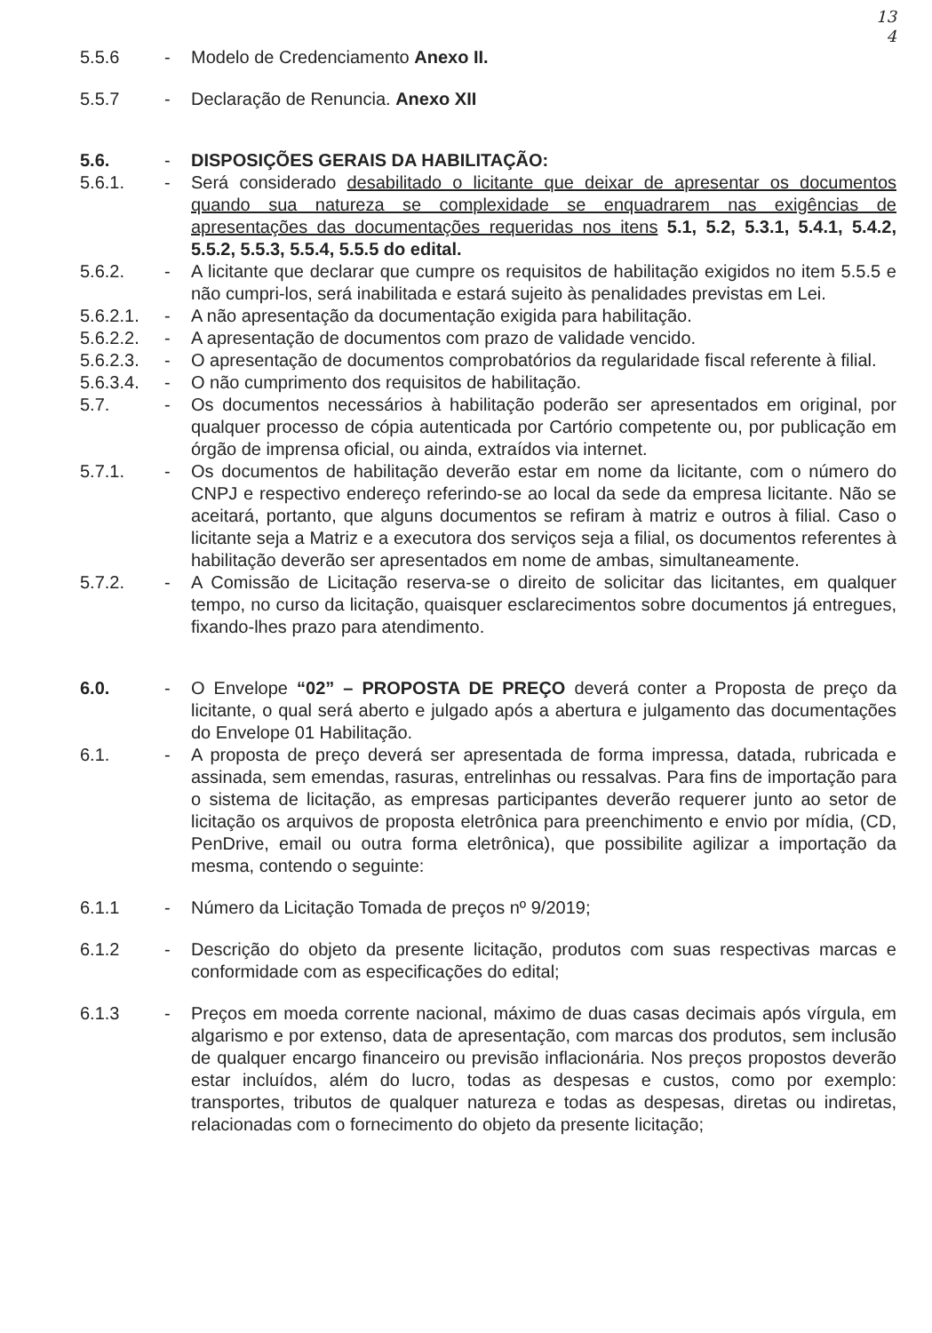13
4
5.5.6 - Modelo de Credenciamento Anexo II.
5.5.7 - Declaração de Renuncia. Anexo XII
5.6. - DISPOSIÇÕES GERAIS DA HABILITAÇÃO:
5.6.1. - Será considerado desabilitado o licitante que deixar de apresentar os documentos quando sua natureza se complexidade se enquadrarem nas exigências de apresentações das documentações requeridas nos itens 5.1, 5.2, 5.3.1, 5.4.1, 5.4.2, 5.5.2, 5.5.3, 5.5.4, 5.5.5 do edital.
5.6.2. - A licitante que declarar que cumpre os requisitos de habilitação exigidos no item 5.5.5 e não cumpri-los, será inabilitada e estará sujeito às penalidades previstas em Lei.
5.6.2.1.
- A não apresentação da documentação exigida para habilitação.
5.6.2.2.
- A apresentação de documentos com prazo de validade vencido.
5.6.2.3.
- O apresentação de documentos comprobatórios da regularidade fiscal referente à filial.
5.6.3.4.
- O não cumprimento dos requisitos de habilitação.
5.7. - Os documentos necessários à habilitação poderão ser apresentados em original, por qualquer processo de cópia autenticada por Cartório competente ou, por publicação em órgão de imprensa oficial, ou ainda, extraídos via internet.
5.7.1. - Os documentos de habilitação deverão estar em nome da licitante, com o número do CNPJ e respectivo endereço referindo-se ao local da sede da empresa licitante. Não se aceitará, portanto, que alguns documentos se refiram à matriz e outros à filial. Caso o licitante seja a Matriz e a executora dos serviços seja a filial, os documentos referentes à habilitação deverão ser apresentados em nome de ambas, simultaneamente.
5.7.2. - A Comissão de Licitação reserva-se o direito de solicitar das licitantes, em qualquer tempo, no curso da licitação, quaisquer esclarecimentos sobre documentos já entregues, fixando-lhes prazo para atendimento.
6.0. - O Envelope “02” – PROPOSTA DE PREÇO deverá conter a Proposta de preço da licitante, o qual será aberto e julgado após a abertura e julgamento das documentações do Envelope 01 Habilitação.
6.1. - A proposta de preço deverá ser apresentada de forma impressa, datada, rubricada e assinada, sem emendas, rasuras, entrelinhas ou ressalvas. Para fins de importação para o sistema de licitação, as empresas participantes deverão requerer junto ao setor de licitação os arquivos de proposta eletrônica para preenchimento e envio por mídia, (CD, PenDrive, email ou outra forma eletrônica), que possibilite agilizar a importação da mesma, contendo o seguinte:
6.1.1 - Número da Licitação Tomada de preços nº 9/2019;
6.1.2 - Descrição do objeto da presente licitação, produtos com suas respectivas marcas e conformidade com as especificações do edital;
6.1.3 - Preços em moeda corrente nacional, máximo de duas casas decimais após vírgula, em algarismo e por extenso, data de apresentação, com marcas dos produtos, sem inclusão de qualquer encargo financeiro ou previsão inflacionária. Nos preços propostos deverão estar incluídos, além do lucro, todas as despesas e custos, como por exemplo: transportes, tributos de qualquer natureza e todas as despesas, diretas ou indiretas, relacionadas com o fornecimento do objeto da presente licitação;